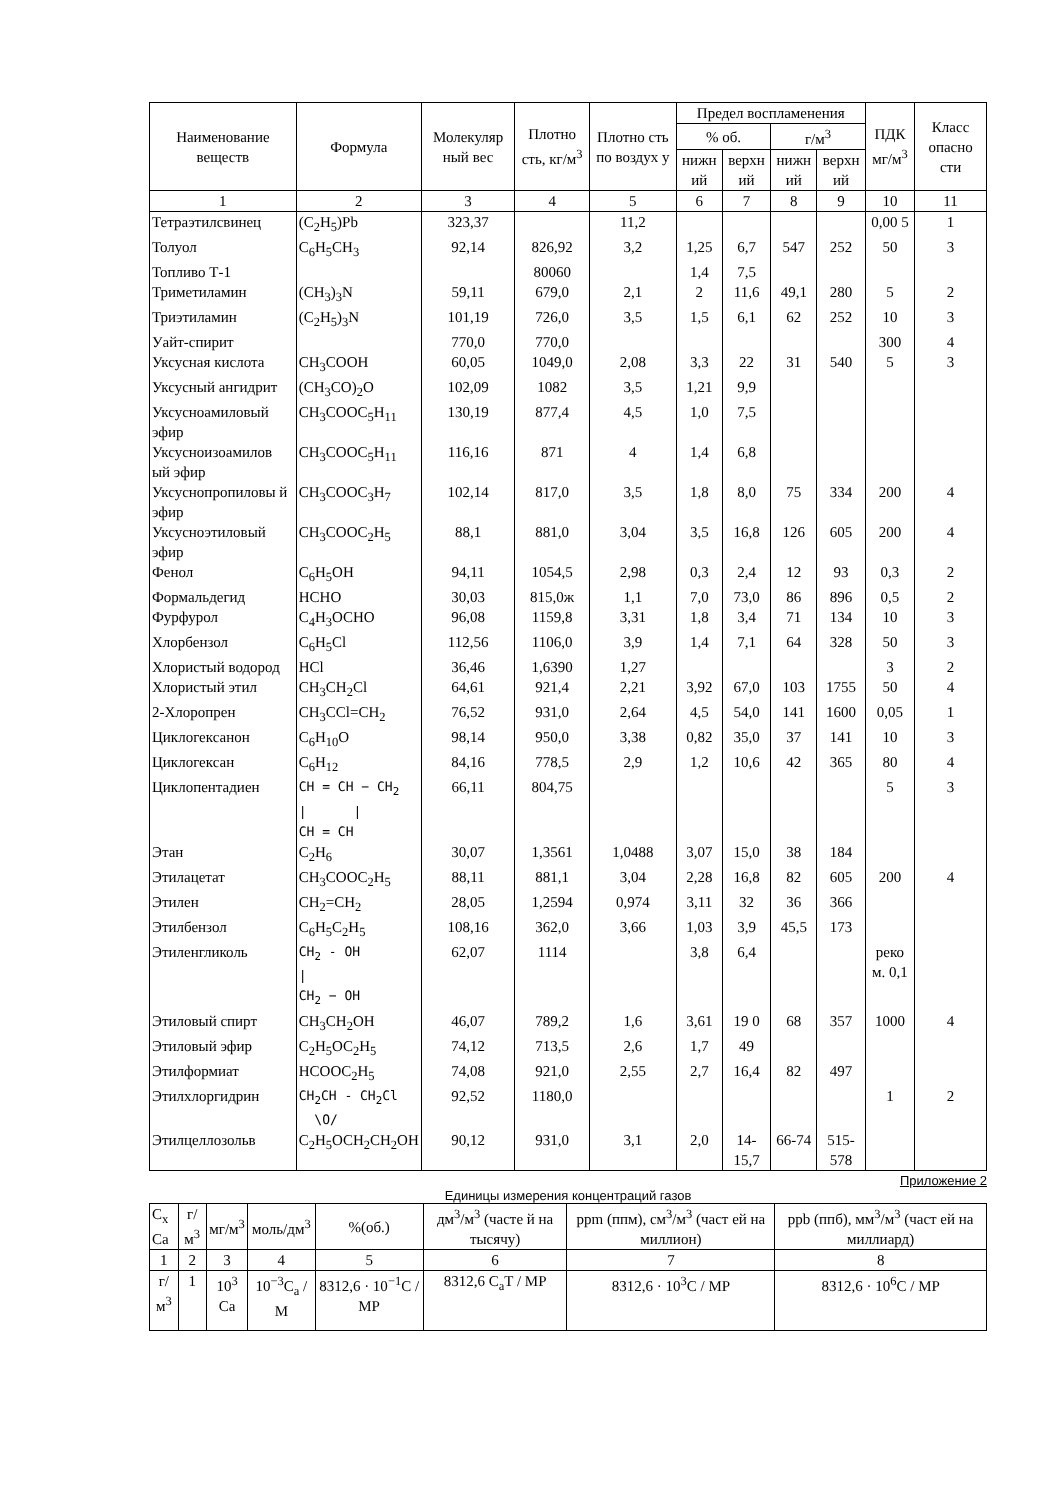| Наименование веществ | Формула | Молекуляр ный вес | Плотно сть, кг/м<sup>3</sup> | Плотно сть по воздух у | Предел воспламенения | | | | ПДК мг/м<sup>3</sup> | Класс опасно сти |
| --- | --- | --- | --- | --- | --- | --- | --- | --- | --- | --- |
| | | | | | % об. | | г/м<sup>3</sup> | | | |
| | | | | | нижн ий | верхн ий | нижн ий | верхн ий | | |
| 1 | 2 | 3 | 4 | 5 | 6 | 7 | 8 | 9 | 10 | 11 |
| Тетраэтилсвинец | (C<sub>2</sub>H<sub>5</sub>)Pb | 323,37 | | 11,2 | | | | | 0,00 5 | 1 |
| Толуол | C<sub>6</sub>H<sub>5</sub>CH<sub>3</sub> | 92,14 | 826,92 | 3,2 | 1,25 | 6,7 | 547 | 252 | 50 | 3 |
| Топливо Т-1 | | | 80060 | | 1,4 | 7,5 | | | | |
| Триметиламин | (CH<sub>3</sub>)<sub>3</sub>N | 59,11 | 679,0 | 2,1 | 2 | 11,6 | 49,1 | 280 | 5 | 2 |
| Триэтиламин | (C<sub>2</sub>H<sub>5</sub>)<sub>3</sub>N | 101,19 | 726,0 | 3,5 | 1,5 | 6,1 | 62 | 252 | 10 | 3 |
| Уайт-спирит | | 770,0 | 770,0 | | | | | | 300 | 4 |
| Уксусная кислота | CH<sub>3</sub>COOH | 60,05 | 1049,0 | 2,08 | 3,3 | 22 | 31 | 540 | 5 | 3 |
| Уксусный ангидрит | (CH<sub>3</sub>CO)<sub>2</sub>O | 102,09 | 1082 | 3,5 | 1,21 | 9,9 | | | | |
| Уксусноамиловый эфир | CH<sub>3</sub>COOC<sub>5</sub>H<sub>11</sub> | 130,19 | 877,4 | 4,5 | 1,0 | 7,5 | | | | |
| Уксусноизоамилов ый эфир | CH<sub>3</sub>COOC<sub>5</sub>H<sub>11</sub> | 116,16 | 871 | 4 | 1,4 | 6,8 | | | | |
| Уксуснопропиловы й эфир | CH<sub>3</sub>COOC<sub>3</sub>H<sub>7</sub> | 102,14 | 817,0 | 3,5 | 1,8 | 8,0 | 75 | 334 | 200 | 4 |
| Уксусноэтиловый эфир | CH<sub>3</sub>COOC<sub>2</sub>H<sub>5</sub> | 88,1 | 881,0 | 3,04 | 3,5 | 16,8 | 126 | 605 | 200 | 4 |
| Фенол | C<sub>6</sub>H<sub>5</sub>OH | 94,11 | 1054,5 | 2,98 | 0,3 | 2,4 | 12 | 93 | 0,3 | 2 |
| Формальдегид | HCHO | 30,03 | 815,0ж | 1,1 | 7,0 | 73,0 | 86 | 896 | 0,5 | 2 |
| Фурфурол | C<sub>4</sub>H<sub>3</sub>OCHO | 96,08 | 1159,8 | 3,31 | 1,8 | 3,4 | 71 | 134 | 10 | 3 |
| Хлорбензол | C<sub>6</sub>H<sub>5</sub>Cl | 112,56 | 1106,0 | 3,9 | 1,4 | 7,1 | 64 | 328 | 50 | 3 |
| Хлористый водород | HCl | 36,46 | 1,6390 | 1,27 | | | | | 3 | 2 |
| Хлористый этил | CH<sub>3</sub>CH<sub>2</sub>Cl | 64,61 | 921,4 | 2,21 | 3,92 | 67,0 | 103 | 1755 | 50 | 4 |
| 2-Хлоропрен | CH<sub>3</sub>CCl=CH<sub>2</sub> | 76,52 | 931,0 | 2,64 | 4,5 | 54,0 | 141 | 1600 | 0,05 | 1 |
| Циклогексанон | C<sub>6</sub>H<sub>10</sub>O | 98,14 | 950,0 | 3,38 | 0,82 | 35,0 | 37 | 141 | 10 | 3 |
| Циклогексан | C<sub>6</sub>H<sub>12</sub> | 84,16 | 778,5 | 2,9 | 1,2 | 10,6 | 42 | 365 | 80 | 4 |
| Циклопентадиен | CH = CH − CH<sub>2</sub> / / CH = CH | 66,11 | 804,75 | | | | | | 5 | 3 |
| Этан | C<sub>2</sub>H<sub>6</sub> | 30,07 | 1,3561 | 1,0488 | 3,07 | 15,0 | 38 | 184 | | |
| Этилацетат | CH<sub>3</sub>COOC<sub>2</sub>H<sub>5</sub> | 88,11 | 881,1 | 3,04 | 2,28 | 16,8 | 82 | 605 | 200 | 4 |
| Этилен | CH<sub>2</sub>=CH<sub>2</sub> | 28,05 | 1,2594 | 0,974 | 3,11 | 32 | 36 | 366 | | |
| Этилбензол | C<sub>6</sub>H<sub>5</sub>C<sub>2</sub>H<sub>5</sub> | 108,16 | 362,0 | 3,66 | 1,03 | 3,9 | 45,5 | 173 | | |
| Этиленгликоль | CH<sub>2</sub> - OH / CH<sub>2</sub> − OH | 62,07 | 1114 | | 3,8 | 6,4 | | | реко м. 0,1 | |
| Этиловый спирт | CH<sub>3</sub>CH<sub>2</sub>OH | 46,07 | 789,2 | 1,6 | 3,61 | 19 0 | 68 | 357 | 1000 | 4 |
| Этиловый эфир | C<sub>2</sub>H<sub>5</sub>OC<sub>2</sub>H<sub>5</sub> | 74,12 | 713,5 | 2,6 | 1,7 | 49 | | | | |
| Этилформиат | HCOOC<sub>2</sub>H<sub>5</sub> | 74,08 | 921,0 | 2,55 | 2,7 | 16,4 | 82 | 497 | | |
| Этилхлоргидрин | CH<sub>2</sub>CH - CH<sub>2</sub>Cl \O/ | 92,52 | 1180,0 | | | | | | 1 | 2 |
| Этилцеллозольв | C<sub>2</sub>H<sub>5</sub>OCH<sub>2</sub>CH<sub>2</sub>OH | 90,12 | 931,0 | 3,1 | 2,0 | 14-15,7 | 66-74 | 515-578 | | |
Приложение 2
Единицы измерения концентраций газов
| C<sub>x</sub> Ca | г/м<sup>3</sup> | мг/м<sup>3</sup> | моль/дм<sup>3</sup> | %(об.) | дм<sup>3</sup>/м<sup>3</sup> (часте й на тысячу) | ppm (ппм), см<sup>3</sup>/м<sup>3</sup> (част ей на миллион) | ppb (ппб), мм<sup>3</sup>/м<sup>3</sup> (част ей на миллиард) |
| --- | --- | --- | --- | --- | --- | --- | --- |
| 1 | 2 | 3 | 4 | 5 | 6 | 7 | 8 |
| г/м<sup>3</sup> | 1 | 10<sup>3</sup> Ca | 10<sup>−3</sup>C<sub>a</sub> / M | 8312,6 · 10<sup>−1</sup>C / MP | 8312,6 C<sub>a</sub>T / MP | 8312,6 · 10<sup>3</sup>C / MP | 8312,6 · 10<sup>6</sup>C / MP |